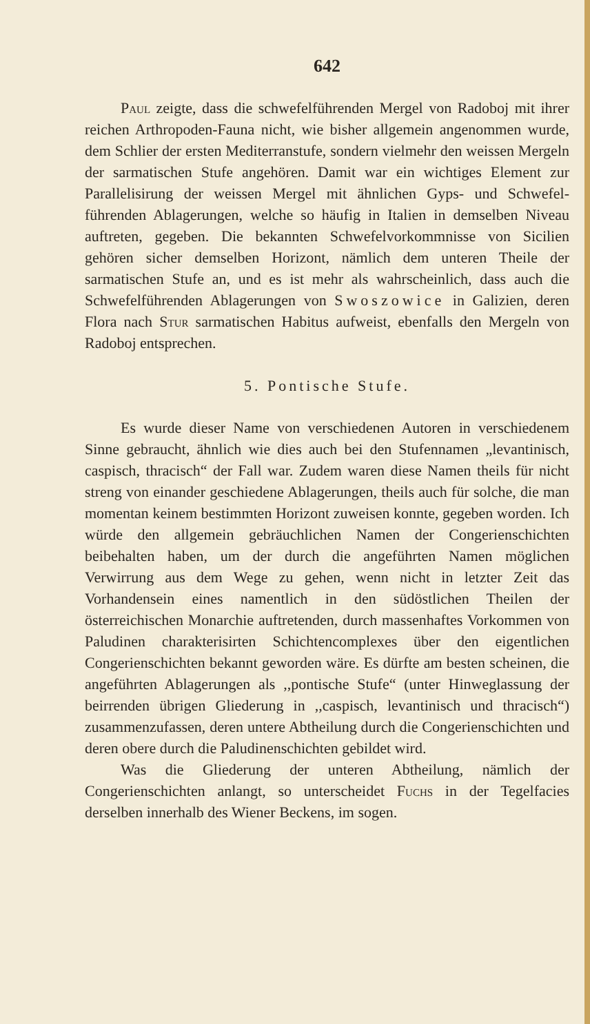642
Paul zeigte, dass die schwefelführenden Mergel von Radoboj mit ihrer reichen Arthropoden-Fauna nicht, wie bisher allgemein angenommen wurde, dem Schlier der ersten Mediterranstufe, sondern vielmehr den weissen Mergeln der sarmatischen Stufe angehören. Damit war ein wichtiges Element zur Parallelisirung der weissen Mergel mit ähnlichen Gyps- und Schwefel-führenden Ablagerungen, welche so häufig in Italien in demselben Niveau auftreten, gegeben. Die bekannten Schwefelvorkommnisse von Sicilien gehören sicher demselben Horizont, nämlich dem unteren Theile der sarmatischen Stufe an, und es ist mehr als wahrscheinlich, dass auch die Schwefelführenden Ablagerungen von Swoszowice in Galizien, deren Flora nach Stur sarmatischen Habitus aufweist, ebenfalls den Mergeln von Radoboj entsprechen.
5. Pontische Stufe.
Es wurde dieser Name von verschiedenen Autoren in verschiedenem Sinne gebraucht, ähnlich wie dies auch bei den Stufennamen „levantinisch, caspisch, thracisch“ der Fall war. Zudem waren diese Namen theils für nicht streng von einander geschiedene Ablagerungen, theils auch für solche, die man momentan keinem bestimmten Horizont zuweisen konnte, gegeben worden. Ich würde den allgemein gebräuchlichen Namen der Congerienschichten beibehalten haben, um der durch die angeführten Namen möglichen Verwirrung aus dem Wege zu gehen, wenn nicht in letzter Zeit das Vorhandensein eines namentlich in den südöstlichen Theilen der österreichischen Monarchie auftretenden, durch massenhaftes Vorkommen von Paludinen charakterisirten Schichtencomplexes über den eigentlichen Congerienschichten bekannt geworden wäre. Es dürfte am besten scheinen, die angeführten Ablagerungen als ,,pontische Stufe“ (unter Hinweglassung der beirrenden übrigen Gliederung in ,,caspisch, levantinisch und thracisch“) zusammenzufassen, deren untere Abtheilung durch die Congerienschichten und deren obere durch die Paludinenschichten gebildet wird.
Was die Gliederung der unteren Abtheilung, nämlich der Congerienschichten anlangt, so unterscheidet Fuchs in der Tegelfacies derselben innerhalb des Wiener Beckens, im sogen.